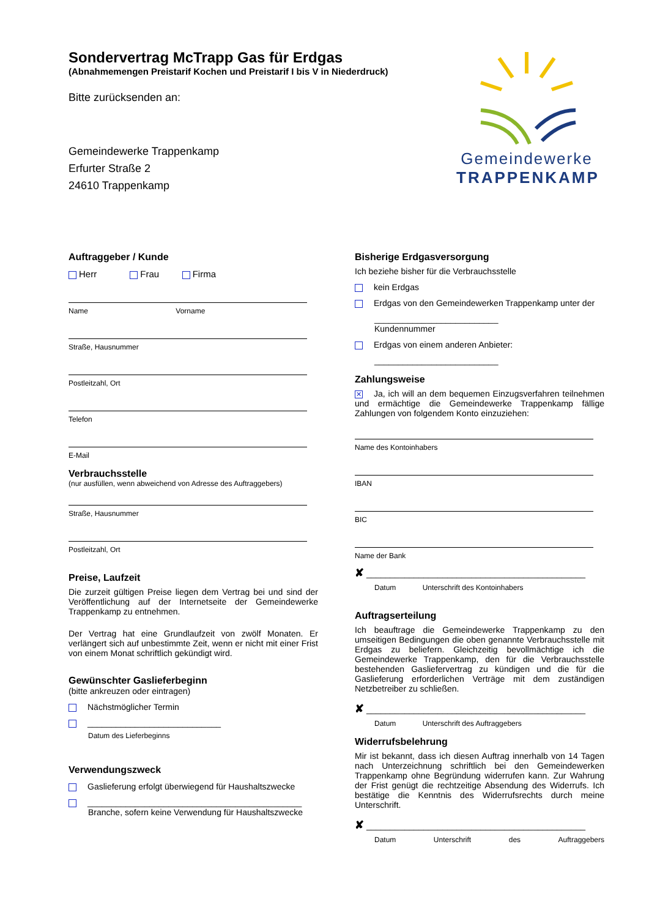Sondervertrag McTrapp Gas für Erdgas
(Abnahmemengen Preistarif Kochen und Preistarif I bis V in Niederdruck)
Bitte zurücksenden an:
Gemeindewerke Trappenkamp
Erfurter Straße 2
24610 Trappenkamp
Gemeindewerke
TRAPPENKAMP
Auftraggeber / Kunde
Herr Frau Firma
Name Vorname
Straße, Hausnummer
Postleitzahl, Ort
Telefon
E-Mail
Verbrauchsstelle
(nur ausfüllen, wenn abweichend von Adresse des Auftraggebers)
Straße, Hausnummer
Postleitzahl, Ort
Preise, Laufzeit
Die zurzeit gültigen Preise liegen dem Vertrag bei und sind der Veröffentlichung auf der Internetseite der Gemeindewerke Trappenkamp zu entnehmen.
Der Vertrag hat eine Grundlaufzeit von zwölf Monaten. Er verlängert sich auf unbestimmte Zeit, wenn er nicht mit einer Frist von einem Monat schriftlich gekündigt wird.
Gewünschter Gaslieferbeginn
(bitte ankreuzen oder eintragen)
Nächstmöglicher Termin
____________________________
Datum des Lieferbeginns
Verwendungszweck
Gaslieferung erfolgt überwiegend für Haushaltszwecke
_____________________________________________
Branche, sofern keine Verwendung für Haushaltszwecke
Bisherige Erdgasversorgung
Ich beziehe bisher für die Verbrauchsstelle
kein Erdgas
Erdgas von den Gemeindewerken Trappenkamp unter der
__________________________
Kundennummer
Erdgas von einem anderen Anbieter:
__________________________
Zahlungsweise
✕ Ja, ich will an dem bequemen Einzugsverfahren teilnehmen und ermächtige die Gemeindewerke Trappenkamp fällige Zahlungen von folgendem Konto einzuziehen:
Name des Kontoinhabers
IBAN
BIC
Name der Bank
✘ ______________________________________________
Datum Unterschrift des Kontoinhabers
Auftragserteilung
Ich beauftrage die Gemeindewerke Trappenkamp zu den umseitigen Bedingungen die oben genannte Verbrauchsstelle mit Erdgas zu beliefern. Gleichzeitig bevollmächtige ich die Gemeindewerke Trappenkamp, den für die Verbrauchsstelle bestehenden Gasliefervertrag zu kündigen und die für die Gaslieferung erforderlichen Verträge mit dem zuständigen Netzbetreiber zu schließen.
✘ ______________________________________________
Datum Unterschrift des Auftraggebers
Widerrufsbelehrung
Mir ist bekannt, dass ich diesen Auftrag innerhalb von 14 Tagen nach Unterzeichnung schriftlich bei den Gemeindewerken Trappenkamp ohne Begründung widerrufen kann. Zur Wahrung der Frist genügt die rechtzeitige Absendung des Widerrufs. Ich bestätige die Kenntnis des Widerrufsrechts durch meine Unterschrift.
✘ ______________________________________________
Datum Unterschrift des Auftraggebers